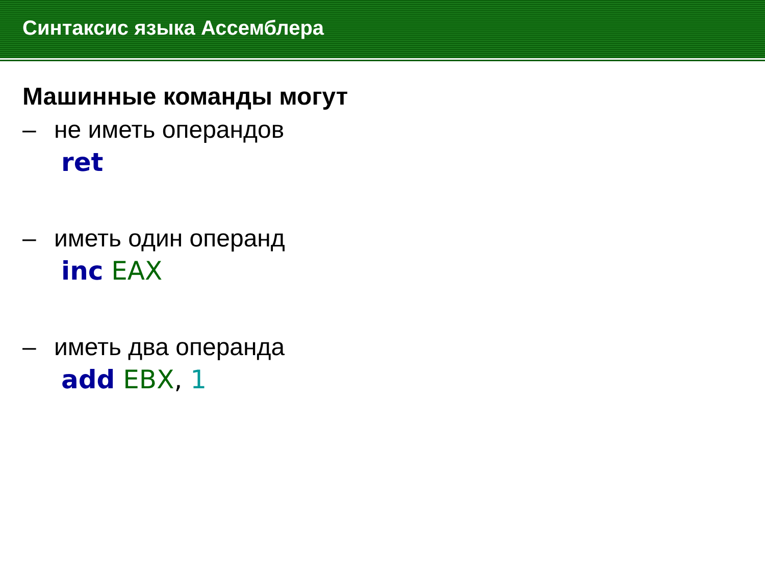Синтаксис языка Ассемблера
Машинные команды могут
– не иметь операндов
ret
– иметь один операнд
inc EAX
– иметь два операнда
add EBX, 1